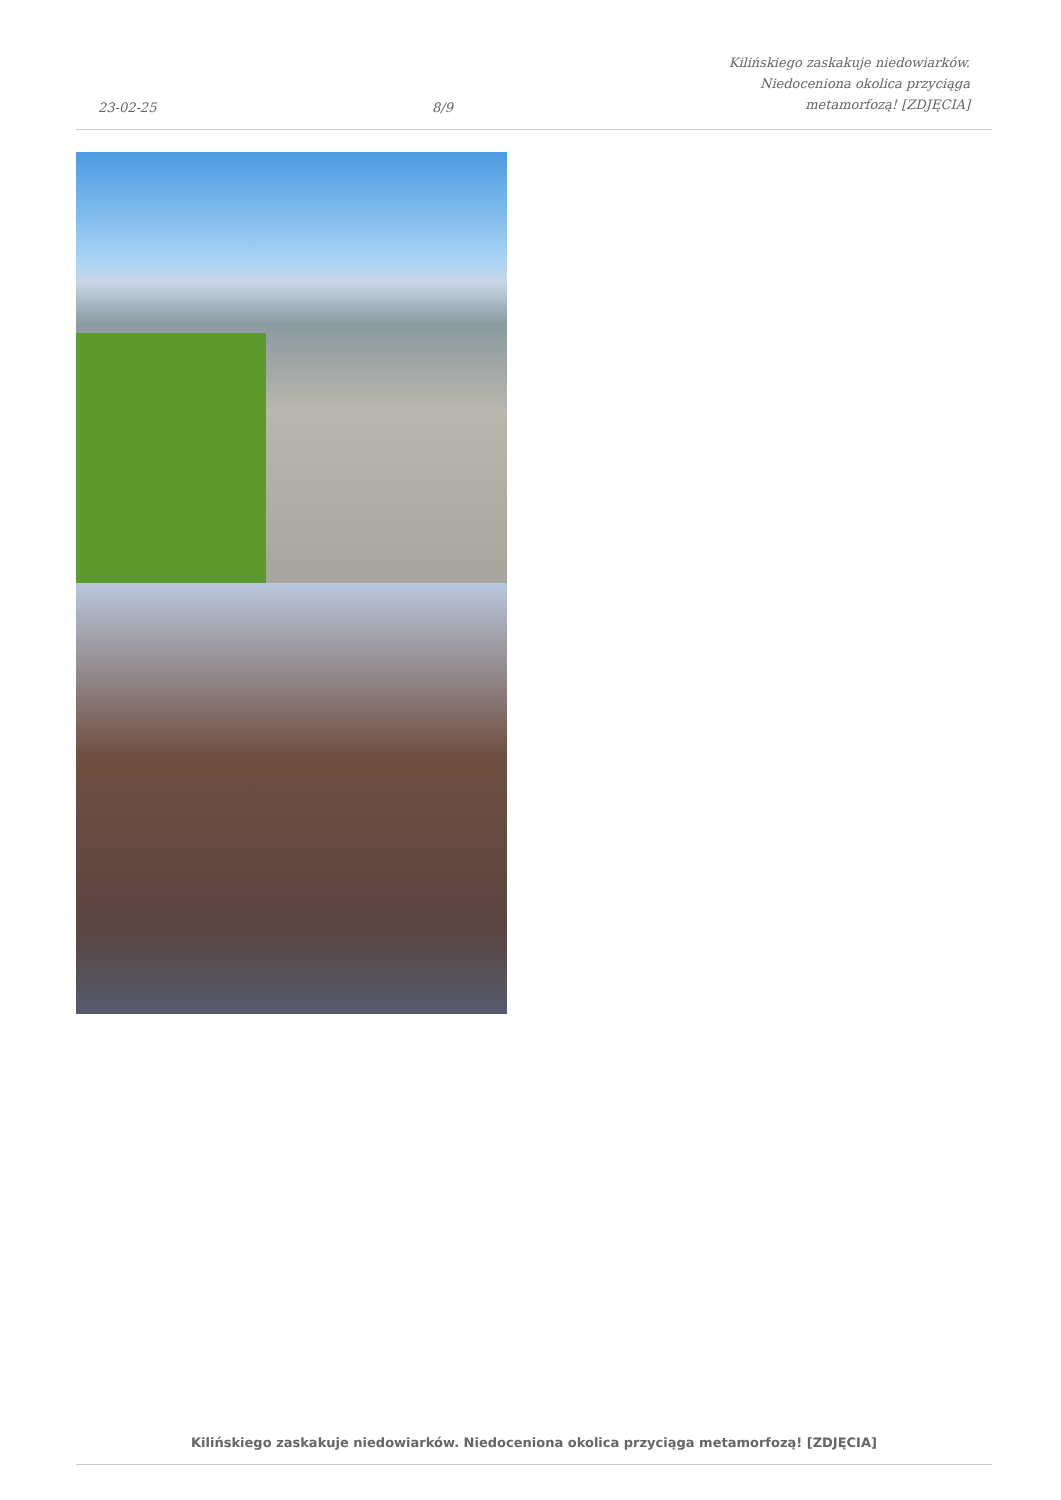23-02-25
8/9
Kilińskiego zaskakuje niedowiarków.
Niedoceniona okolica przyciąga
metamorfozą! [ZDJĘCIA]
Kilińskiego zaskakuje niedowiarków. Niedoceniona okolica przyciąga metamorfozą! [ZDJĘCIA]